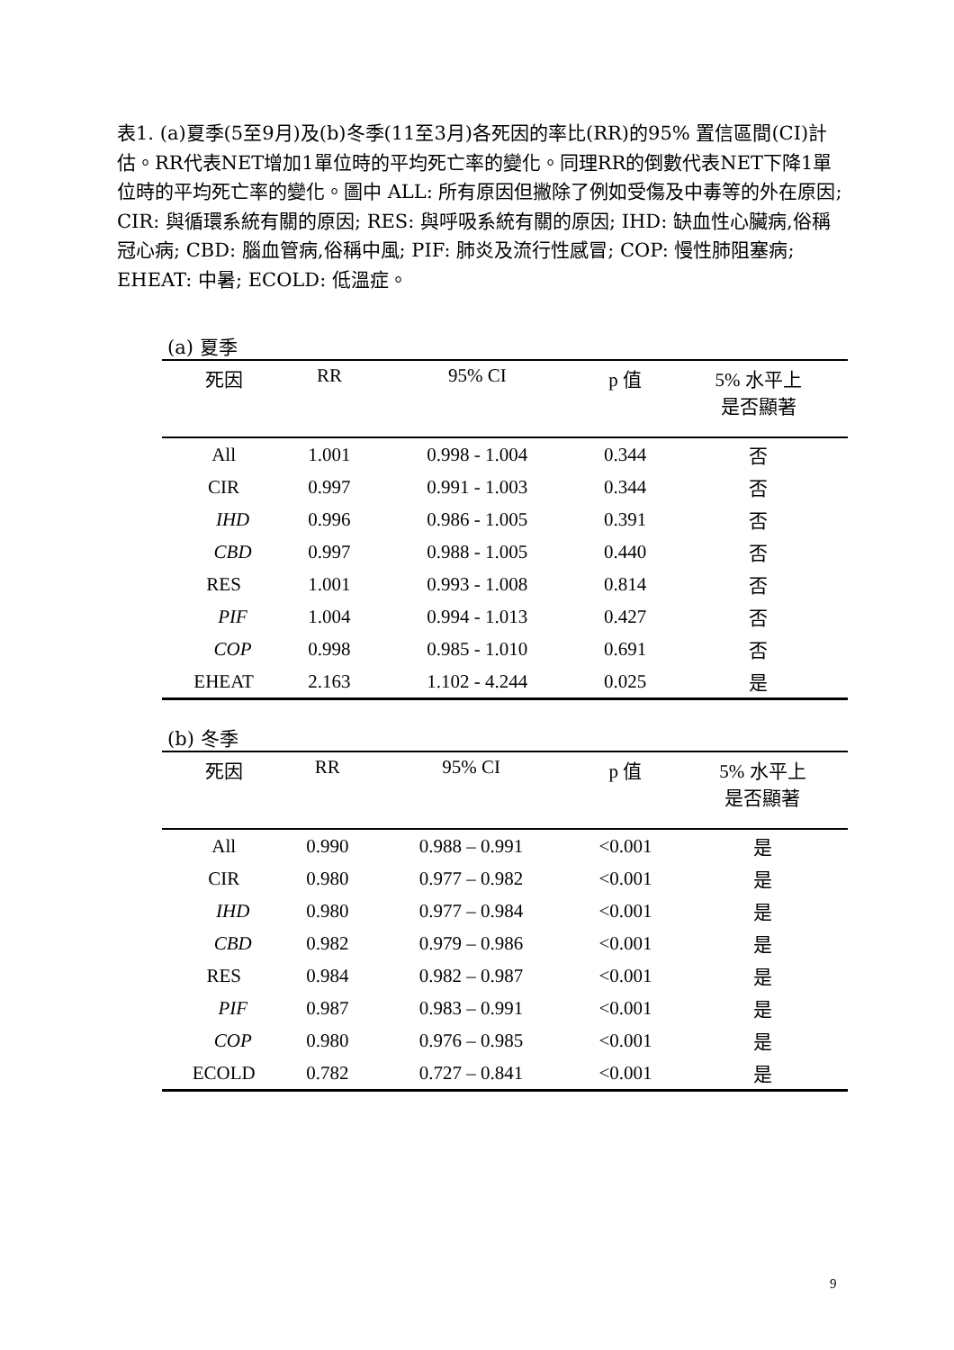表1. (a)夏季(5至9月)及(b)冬季(11至3月)各死因的率比(RR)的95% 置信區間(CI)計估。RR代表NET增加1單位時的平均死亡率的變化。同理RR的倒數代表NET下降1單位時的平均死亡率的變化。圖中 ALL: 所有原因但撇除了例如受傷及中毒等的外在原因; CIR: 與循環系統有關的原因; RES: 與呼吸系統有關的原因; IHD: 缺血性心臟病,俗稱冠心病; CBD: 腦血管病,俗稱中風; PIF: 肺炎及流行性感冒; COP: 慢性肺阻塞病; EHEAT: 中暑; ECOLD: 低溫症。
(a) 夏季
| 死因 | RR | 95% CI | p 值 | 5% 水平上 是否顯著 |
| --- | --- | --- | --- | --- |
| All | 1.001 | 0.998 - 1.004 | 0.344 | 否 |
| CIR | 0.997 | 0.991 - 1.003 | 0.344 | 否 |
| IHD | 0.996 | 0.986 - 1.005 | 0.391 | 否 |
| CBD | 0.997 | 0.988 - 1.005 | 0.440 | 否 |
| RES | 1.001 | 0.993 - 1.008 | 0.814 | 否 |
| PIF | 1.004 | 0.994 - 1.013 | 0.427 | 否 |
| COP | 0.998 | 0.985 - 1.010 | 0.691 | 否 |
| EHEAT | 2.163 | 1.102 - 4.244 | 0.025 | 是 |
(b) 冬季
| 死因 | RR | 95% CI | p 值 | 5% 水平上 是否顯著 |
| --- | --- | --- | --- | --- |
| All | 0.990 | 0.988 – 0.991 | <0.001 | 是 |
| CIR | 0.980 | 0.977 – 0.982 | <0.001 | 是 |
| IHD | 0.980 | 0.977 – 0.984 | <0.001 | 是 |
| CBD | 0.982 | 0.979 – 0.986 | <0.001 | 是 |
| RES | 0.984 | 0.982 – 0.987 | <0.001 | 是 |
| PIF | 0.987 | 0.983 – 0.991 | <0.001 | 是 |
| COP | 0.980 | 0.976 – 0.985 | <0.001 | 是 |
| ECOLD | 0.782 | 0.727 – 0.841 | <0.001 | 是 |
9